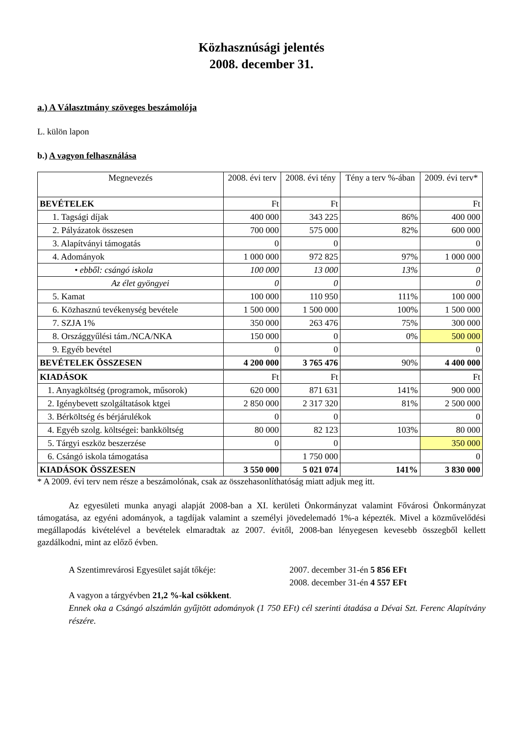Közhasznúsági jelentés
2008. december 31.
a.) A Választmány szöveges beszámolója
L. külön lapon
b.) A vagyon felhasználása
| Megnevezés | 2008. évi terv | 2008. évi tény | Tény a terv %-ában | 2009. évi terv* |
| --- | --- | --- | --- | --- |
| BEVÉTELEK | Ft | Ft | | Ft |
| 1. Tagsági díjak | 400 000 | 343 225 | 86% | 400 000 |
| 2. Pályázatok összesen | 700 000 | 575 000 | 82% | 600 000 |
| 3. Alapítványi támogatás | 0 | 0 | | 0 |
| 4. Adományok | 1 000 000 | 972 825 | 97% | 1 000 000 |
| • ebből: csángó iskola | 100 000 | 13 000 | 13% | 0 |
| Az élet gyöngyei | 0 | 0 | | 0 |
| 5. Kamat | 100 000 | 110 950 | 111% | 100 000 |
| 6. Közhasznú tevékenység bevétele | 1 500 000 | 1 500 000 | 100% | 1 500 000 |
| 7. SZJA 1% | 350 000 | 263 476 | 75% | 300 000 |
| 8. Országgyűlési tám./NCA/NKA | 150 000 | 0 | 0% | 500 000 |
| 9. Egyéb bevétel | 0 | 0 | | 0 |
| BEVÉTELEK ÖSSZESEN | 4 200 000 | 3 765 476 | 90% | 4 400 000 |
| KIADÁSOK | Ft | Ft | | Ft |
| 1. Anyagköltség (programok, műsorok) | 620 000 | 871 631 | 141% | 900 000 |
| 2. Igénybevett szolgáltatások ktgei | 2 850 000 | 2 317 320 | 81% | 2 500 000 |
| 3. Bérköltség és bérjárulékok | 0 | 0 | | 0 |
| 4. Egyéb szolg. költségei: bankköltség | 80 000 | 82 123 | 103% | 80 000 |
| 5. Tárgyi eszköz beszerzése | 0 | 0 | | 350 000 |
| 6. Csángó iskola támogatása | | 1 750 000 | | 0 |
| KIADÁSOK ÖSSZESEN | 3 550 000 | 5 021 074 | 141% | 3 830 000 |
* A 2009. évi terv nem része a beszámolónak, csak az összehasonlíthatóság miatt adjuk meg itt.
Az egyesületi munka anyagi alapját 2008-ban a XI. kerületi Önkormányzat valamint Fővárosi Önkormányzat támogatása, az egyéni adományok, a tagdíjak valamint a személyi jövedelemadó 1%-a képezték. Mivel a közművelődési megállapodás kivételével a bevételek elmaradtak az 2007. évitől, 2008-ban lényegesen kevesebb összegből kellett gazdálkodni, mint az előző évben.
A Szentimrevárosi Egyesület saját tőkéje: 2007. december 31-én 5 856 EFt
2008. december 31-én 4 557 EFt
A vagyon a tárgyévben 21,2 %-kal csökkent.
Ennek oka a Csángó alszámlán gyűjtött adományok (1 750 EFt) cél szerinti átadása a Dévai Szt. Ferenc Alapítvány részére.